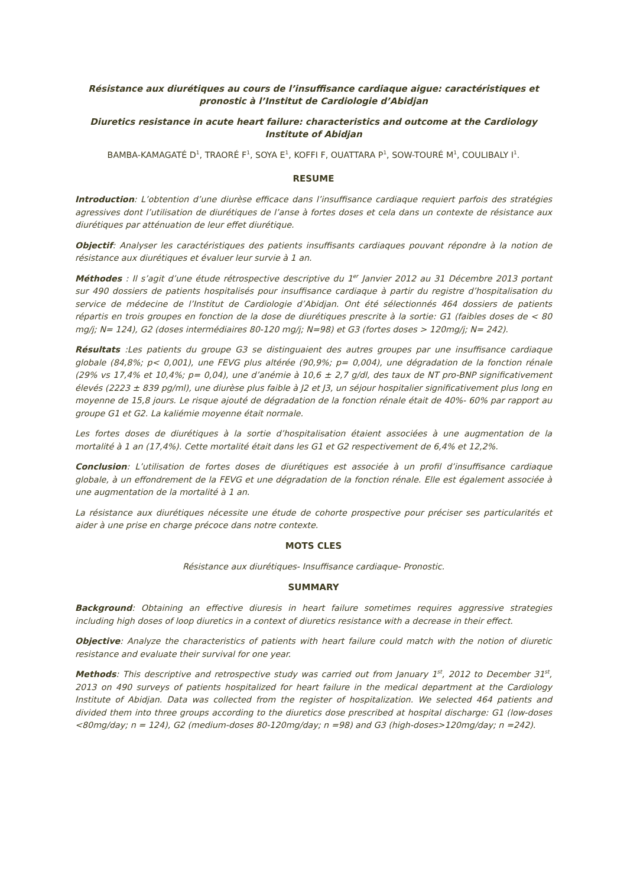Résistance aux diurétiques au cours de l’insuffisance cardiaque aigue: caractéristiques et pronostic à l’Institut de Cardiologie d’Abidjan
Diuretics resistance in acute heart failure: characteristics and outcome at the Cardiology Institute of Abidjan
BAMBA-KAMAGATÉ D<sup>1</sup>, TRAORÉ F<sup>1</sup>, SOYA E<sup>1</sup>, KOFFI F, OUATTARA P<sup>1</sup>, SOW-TOURÉ M<sup>1</sup>, COULIBALY I<sup>1</sup>.
RESUME
Introduction: L’obtention d’une diurèse efficace dans l’insuffisance cardiaque requiert parfois des stratégies agressives dont l’utilisation de diurétiques de l’anse à fortes doses et cela dans un contexte de résistance aux diurétiques par atténuation de leur effet diurétique.
Objectif: Analyser les caractéristiques des patients insuffisants cardiaques pouvant répondre à la notion de résistance aux diurétiques et évaluer leur survie à 1 an.
Méthodes : Il s’agit d’une étude rétrospective descriptive du 1<sup>er</sup> Janvier 2012 au 31 Décembre 2013 portant sur 490 dossiers de patients hospitalisés pour insuffisance cardiaque à partir du registre d’hospitalisation du service de médecine de l’Institut de Cardiologie d’Abidjan. Ont été sélectionnés 464 dossiers de patients répartis en trois groupes en fonction de la dose de diurétiques prescrite à la sortie: G1 (faibles doses de < 80 mg/j; N= 124), G2 (doses intermédiaires 80-120 mg/j; N=98) et G3 (fortes doses > 120mg/j; N= 242).
Résultats :Les patients du groupe G3 se distinguaient des autres groupes par une insuffisance cardiaque globale (84,8%; p< 0,001), une FEVG plus altérée (90,9%; p= 0,004), une dégradation de la fonction rénale (29% vs 17,4% et 10,4%; p= 0,04), une d’anémie à 10,6 ± 2,7 g/dl, des taux de NT pro-BNP significativement élevés (2223 ± 839 pg/ml), une diurèse plus faible à J2 et J3, un séjour hospitalier significativement plus long en moyenne de 15,8 jours. Le risque ajouté de dégradation de la fonction rénale était de 40%- 60% par rapport au groupe G1 et G2. La kaliémie moyenne était normale.
Les fortes doses de diurétiques à la sortie d’hospitalisation étaient associées à une augmentation de la mortalité à 1 an (17,4%). Cette mortalité était dans les G1 et G2 respectivement de 6,4% et 12,2%.
Conclusion: L’utilisation de fortes doses de diurétiques est associée à un profil d’insuffisance cardiaque globale, à un effondrement de la FEVG et une dégradation de la fonction rénale. Elle est également associée à une augmentation de la mortalité à 1 an.
La résistance aux diurétiques nécessite une étude de cohorte prospective pour préciser ses particularités et aider à une prise en charge précoce dans notre contexte.
MOTS CLES
Résistance aux diurétiques- Insuffisance cardiaque- Pronostic.
SUMMARY
Background: Obtaining an effective diuresis in heart failure sometimes requires aggressive strategies including high doses of loop diuretics in a context of diuretics resistance with a decrease in their effect.
Objective: Analyze the characteristics of patients with heart failure could match with the notion of diuretic resistance and evaluate their survival for one year.
Methods: This descriptive and retrospective study was carried out from January 1<sup>st</sup>, 2012 to December 31<sup>st</sup>, 2013 on 490 surveys of patients hospitalized for heart failure in the medical department at the Cardiology Institute of Abidjan. Data was collected from the register of hospitalization. We selected 464 patients and divided them into three groups according to the diuretics dose prescribed at hospital discharge: G1 (low-doses <80mg/day; n = 124), G2 (medium-doses 80-120mg/day; n =98) and G3 (high-doses>120mg/day; n =242).